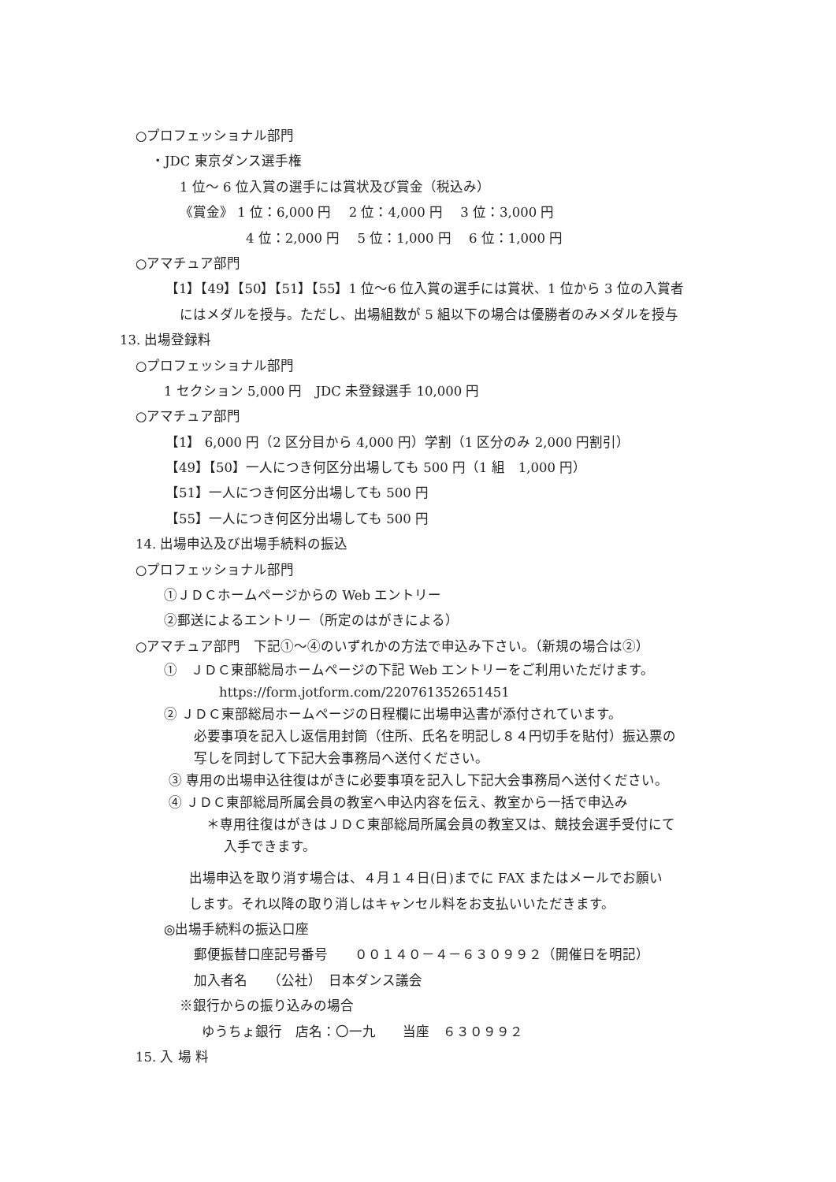○プロフェッショナル部門
・JDC 東京ダンス選手権
1 位～ 6 位入賞の選手には賞状及び賞金（税込み）
《賞金》 1 位：6,000 円　 2 位：4,000 円　 3 位：3,000 円
4 位：2,000 円　 5 位：1,000 円　 6 位：1,000 円
○アマチュア部門
【1】【49】【50】【51】【55】1 位～6 位入賞の選手には賞状、1 位から 3 位の入賞者
にはメダルを授与。ただし、出場組数が 5 組以下の場合は優勝者のみメダルを授与
13. 出場登録料
○プロフェッショナル部門
1 セクション 5,000 円　JDC 未登録選手 10,000 円
○アマチュア部門
【1】 6,000 円（2 区分目から 4,000 円）学割（1 区分のみ 2,000 円割引）
【49】【50】一人につき何区分出場しても 500 円（1 組　1,000 円）
【51】一人につき何区分出場しても 500 円
【55】一人につき何区分出場しても 500 円
14. 出場申込及び出場手続料の振込
○プロフェッショナル部門
①ＪＤＣホームページからの Web エントリー
②郵送によるエントリー（所定のはがきによる）
○アマチュア部門　下記①～④のいずれかの方法で申込み下さい。（新規の場合は②）
①　ＪＤＣ東部総局ホームページの下記 Web エントリーをご利用いただけます。
https://form.jotform.com/220761352651451
② ＪＤＣ東部総局ホームページの日程欄に出場申込書が添付されています。
必要事項を記入し返信用封筒（住所、氏名を明記し８４円切手を貼付）振込票の
写しを同封して下記大会事務局へ送付ください。
③ 専用の出場申込往復はがきに必要事項を記入し下記大会事務局へ送付ください。
④ ＪＤＣ東部総局所属会員の教室へ申込内容を伝え、教室から一括で申込み
＊専用往復はがきはＪＤＣ東部総局所属会員の教室又は、競技会選手受付にて
入手できます。
出場申込を取り消す場合は、４月１４日(日)までに FAX またはメールでお願い
します。それ以降の取り消しはキャンセル料をお支払いいただきます。
◎出場手続料の振込口座
郵便振替口座記号番号　　００１４０－４－６３０９９２（開催日を明記）
加入者名　　（公社）　日本ダンス議会
※銀行からの振り込みの場合
ゆうちょ銀行　店名：〇一九　　当座　６３０９９２
15. 入 場 料